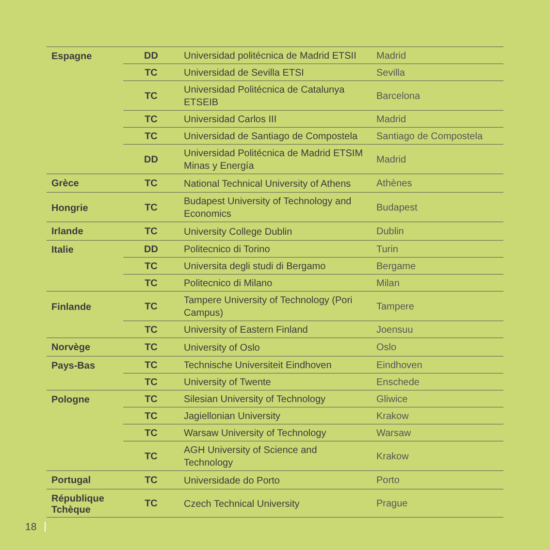| Espagne | DD | Universidad politécnica de Madrid ETSII | Madrid |
| | TC | Universidad de Sevilla ETSI | Sevilla |
| | TC | Universidad Politécnica de Catalunya ETSEIB | Barcelona |
| | TC | Universidad Carlos III | Madrid |
| | TC | Universidad de Santiago de Compostela | Santiago de Compostela |
| | DD | Universidad Politécnica de Madrid ETSIM Minas y Energía | Madrid |
| Grèce | TC | National Technical University of Athens | Athènes |
| Hongrie | TC | Budapest University of Technology and Economics | Budapest |
| Irlande | TC | University College Dublin | Dublin |
| Italie | DD | Politecnico di Torino | Turin |
| | TC | Universita degli studi di Bergamo | Bergame |
| | TC | Politecnico di Milano | Milan |
| Finlande | TC | Tampere University of Technology (Pori Campus) | Tampere |
| | TC | University of Eastern Finland | Joensuu |
| Norvège | TC | University of Oslo | Oslo |
| Pays-Bas | TC | Technische Universiteit Eindhoven | Eindhoven |
| | TC | University of Twente | Enschede |
| Pologne | TC | Silesian University of Technology | Gliwice |
| | TC | Jagiellonian University | Krakow |
| | TC | Warsaw University of Technology | Warsaw |
| | TC | AGH University of Science and Technology | Krakow |
| Portugal | TC | Universidade do Porto | Porto |
| République Tchèque | TC | Czech Technical University | Prague |
18